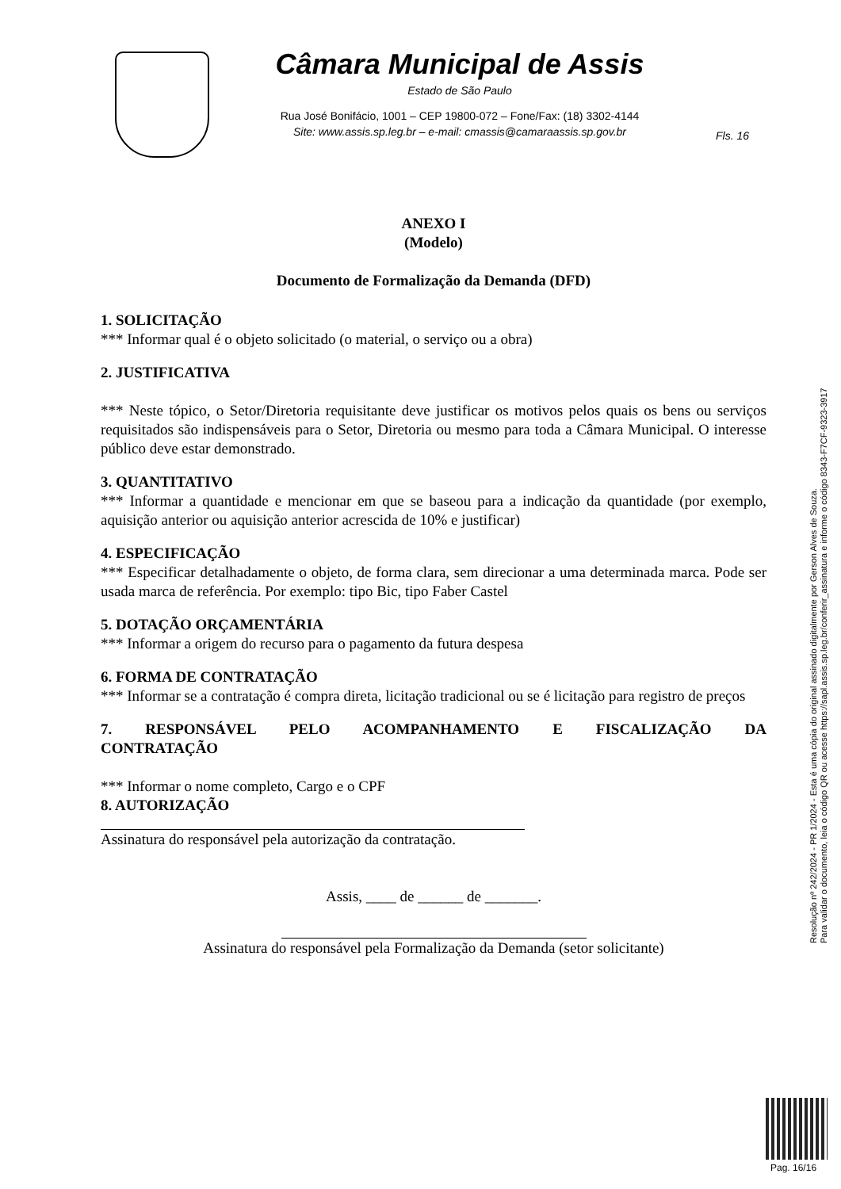Câmara Municipal de Assis
Estado de São Paulo
Rua José Bonifácio, 1001 – CEP 19800-072 – Fone/Fax: (18) 3302-4144
Site: www.assis.sp.leg.br – e-mail: cmassis@camaraassis.sp.gov.br
Fls. 16
ANEXO I
(Modelo)
Documento de Formalização da Demanda (DFD)
1. SOLICITAÇÃO
*** Informar qual é o objeto solicitado (o material, o serviço ou a obra)
2. JUSTIFICATIVA
*** Neste tópico, o Setor/Diretoria requisitante deve justificar os motivos pelos quais os bens ou serviços requisitados são indispensáveis para o Setor, Diretoria ou mesmo para toda a Câmara Municipal. O interesse público deve estar demonstrado.
3. QUANTITATIVO
*** Informar a quantidade e mencionar em que se baseou para a indicação da quantidade (por exemplo, aquisição anterior ou aquisição anterior acrescida de 10% e justificar)
4. ESPECIFICAÇÃO
*** Especificar detalhadamente o objeto, de forma clara, sem direcionar a uma determinada marca. Pode ser usada marca de referência. Por exemplo: tipo Bic, tipo Faber Castel
5. DOTAÇÃO ORÇAMENTÁRIA
*** Informar a origem do recurso para o pagamento da futura despesa
6. FORMA DE CONTRATAÇÃO
*** Informar se a contratação é compra direta, licitação tradicional ou se é licitação para registro de preços
7. RESPONSÁVEL PELO ACOMPANHAMENTO E FISCALIZAÇÃO DA CONTRATAÇÃO
*** Informar o nome completo, Cargo e o CPF
8. AUTORIZAÇÃO
Assinatura do responsável pela autorização da contratação.
Assis, ____ de ______ de _______.
Assinatura do responsável pela Formalização da Demanda (setor solicitante)
Resolução nº 242/2024 - PR 1/2024 - Esta é uma cópia do original assinado digitalmente por Gerson Alves de Souza.
Para validar o documento, leia o código QR ou acesse https://sapl.assis.sp.leg.br/conferir_assinatura e informe o código 8343-F7CF-9323-3917
Pag. 16/16